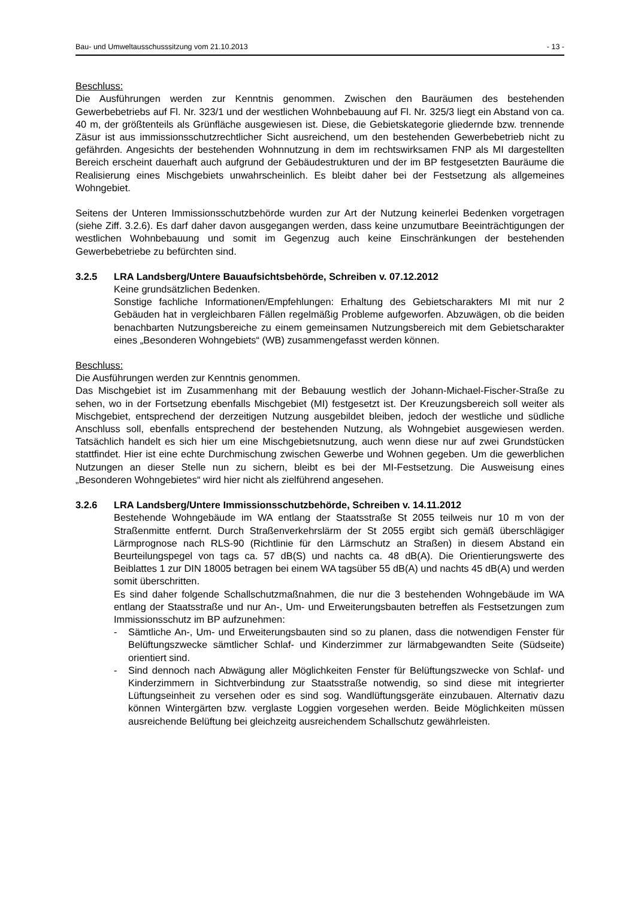Bau- und Umweltausschusssitzung vom 21.10.2013 - 13 -
Beschluss:
Die Ausführungen werden zur Kenntnis genommen. Zwischen den Bauräumen des bestehenden Gewerbebetriebs auf Fl. Nr. 323/1 und der westlichen Wohnbebauung auf Fl. Nr. 325/3 liegt ein Abstand von ca. 40 m, der größtenteils als Grünfläche ausgewiesen ist. Diese, die Gebietskategorie gliedernde bzw. trennende Zäsur ist aus immissionsschutzrechtlicher Sicht ausreichend, um den bestehenden Gewerbebetrieb nicht zu gefährden. Angesichts der bestehenden Wohnnutzung in dem im rechtswirksamen FNP als MI dargestellten Bereich erscheint dauerhaft auch aufgrund der Gebäudestrukturen und der im BP festgesetzten Bauräume die Realisierung eines Mischgebiets unwahrscheinlich. Es bleibt daher bei der Festsetzung als allgemeines Wohngebiet.
Seitens der Unteren Immissionsschutzbehörde wurden zur Art der Nutzung keinerlei Bedenken vorgetragen (siehe Ziff. 3.2.6). Es darf daher davon ausgegangen werden, dass keine unzumutbare Beeinträchtigungen der westlichen Wohnbebauung und somit im Gegenzug auch keine Einschränkungen der bestehenden Gewerbebetriebe zu befürchten sind.
3.2.5 LRA Landsberg/Untere Bauaufsichtsbehörde, Schreiben v. 07.12.2012
Keine grundsätzlichen Bedenken.
Sonstige fachliche Informationen/Empfehlungen: Erhaltung des Gebietscharakters MI mit nur 2 Gebäuden hat in vergleichbaren Fällen regelmäßig Probleme aufgeworfen. Abzuwägen, ob die beiden benachbarten Nutzungsbereiche zu einem gemeinsamen Nutzungsbereich mit dem Gebietscharakter eines „Besonderen Wohngebiets“ (WB) zusammengefasst werden können.
Beschluss:
Die Ausführungen werden zur Kenntnis genommen.
Das Mischgebiet ist im Zusammenhang mit der Bebauung westlich der Johann-Michael-Fischer-Straße zu sehen, wo in der Fortsetzung ebenfalls Mischgebiet (MI) festgesetzt ist. Der Kreuzungsbereich soll weiter als Mischgebiet, entsprechend der derzeitigen Nutzung ausgebildet bleiben, jedoch der westliche und südliche Anschluss soll, ebenfalls entsprechend der bestehenden Nutzung, als Wohngebiet ausgewiesen werden. Tatsächlich handelt es sich hier um eine Mischgebietsnutzung, auch wenn diese nur auf zwei Grundstücken stattfindet. Hier ist eine echte Durchmischung zwischen Gewerbe und Wohnen gegeben. Um die gewerblichen Nutzungen an dieser Stelle nun zu sichern, bleibt es bei der MI-Festsetzung. Die Ausweisung eines „Besonderen Wohngebietes“ wird hier nicht als zielführend angesehen.
3.2.6 LRA Landsberg/Untere Immissionsschutzbehörde, Schreiben v. 14.11.2012
Bestehende Wohngebäude im WA entlang der Staatsstraße St 2055 teilweis nur 10 m von der Straßenmitte entfernt. Durch Straßenverkehrslärm der St 2055 ergibt sich gemäß überschlägiger Lärmprognose nach RLS-90 (Richtlinie für den Lärmschutz an Straßen) in diesem Abstand ein Beurteilungspegel von tags ca. 57 dB(S) und nachts ca. 48 dB(A). Die Orientierungswerte des Beiblattes 1 zur DIN 18005 betragen bei einem WA tagsüber 55 dB(A) und nachts 45 dB(A) und werden somit überschritten.
Es sind daher folgende Schallschutzmaßnahmen, die nur die 3 bestehenden Wohngebäude im WA entlang der Staatsstraße und nur An-, Um- und Erweiterungsbauten betreffen als Festsetzungen zum Immissionsschutz im BP aufzunehmen:
- Sämtliche An-, Um- und Erweiterungsbauten sind so zu planen, dass die notwendigen Fenster für Belüftungszwecke sämtlicher Schlaf- und Kinderzimmer zur lärmabgewandten Seite (Südseite) orientiert sind.
- Sind dennoch nach Abwägung aller Möglichkeiten Fenster für Belüftungszwecke von Schlaf- und Kinderzimmern in Sichtverbindung zur Staatsstraße notwendig, so sind diese mit integrierter Lüftungseinheit zu versehen oder es sind sog. Wandlüftungsgeräte einzubauen. Alternativ dazu können Wintergärten bzw. verglaste Loggien vorgesehen werden. Beide Möglichkeiten müssen ausreichende Belüftung bei gleichzeitg ausreichendem Schallschutz gewährleisten.